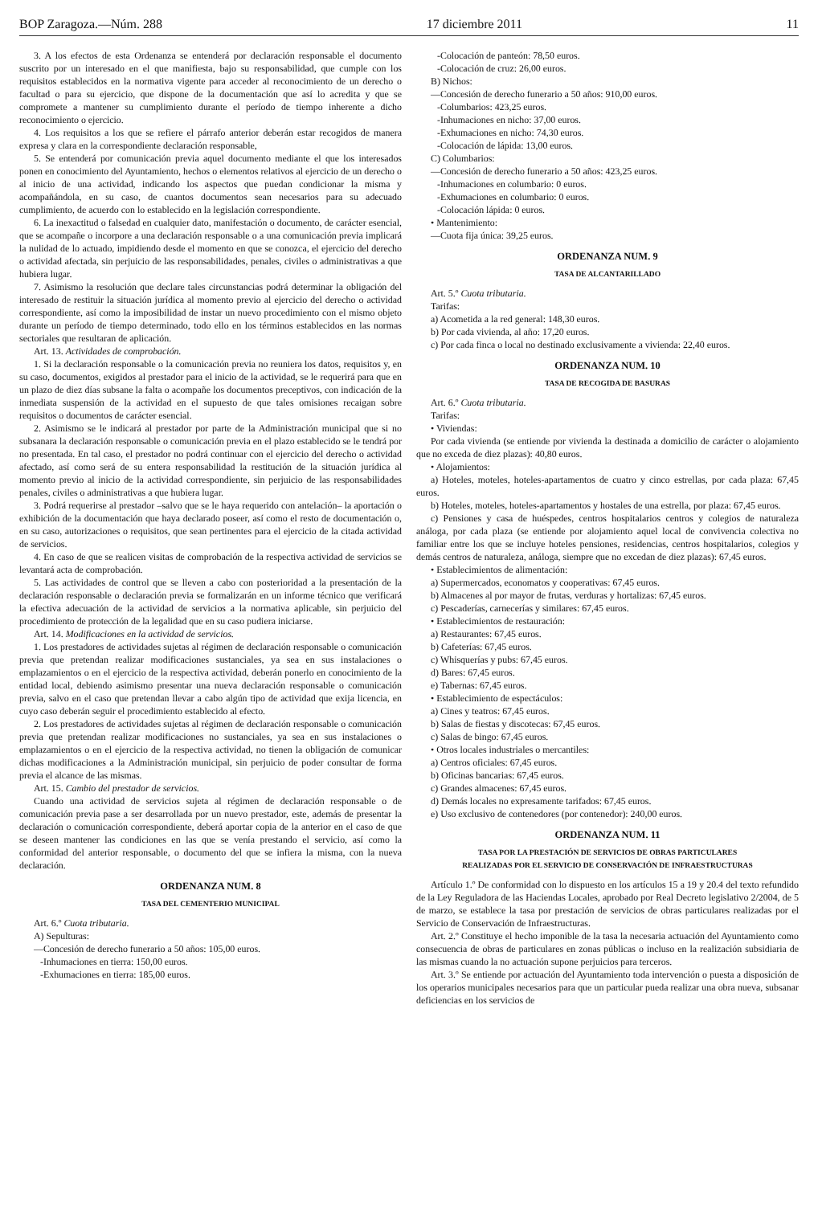BOP Zaragoza.—Núm. 288 17 diciembre 2011 11
3. A los efectos de esta Ordenanza se entenderá por declaración responsable el documento suscrito por un interesado en el que manifiesta, bajo su responsabilidad, que cumple con los requisitos establecidos en la normativa vigente para acceder al reconocimiento de un derecho o facultad o para su ejercicio, que dispone de la documentación que así lo acredita y que se compromete a mantener su cumplimiento durante el período de tiempo inherente a dicho reconocimiento o ejercicio.
4. Los requisitos a los que se refiere el párrafo anterior deberán estar recogidos de manera expresa y clara en la correspondiente declaración responsable,
5. Se entenderá por comunicación previa aquel documento mediante el que los interesados ponen en conocimiento del Ayuntamiento, hechos o elementos relativos al ejercicio de un derecho o al inicio de una actividad, indicando los aspectos que puedan condicionar la misma y acompañándola, en su caso, de cuantos documentos sean necesarios para su adecuado cumplimiento, de acuerdo con lo establecido en la legislación correspondiente.
6. La inexactitud o falsedad en cualquier dato, manifestación o documento, de carácter esencial, que se acompañe o incorpore a una declaración responsable o a una comunicación previa implicará la nulidad de lo actuado, impidiendo desde el momento en que se conozca, el ejercicio del derecho o actividad afectada, sin perjuicio de las responsabilidades, penales, civiles o administrativas a que hubiera lugar.
7. Asimismo la resolución que declare tales circunstancias podrá determinar la obligación del interesado de restituir la situación jurídica al momento previo al ejercicio del derecho o actividad correspondiente, así como la imposibilidad de instar un nuevo procedimiento con el mismo objeto durante un período de tiempo determinado, todo ello en los términos establecidos en las normas sectoriales que resultaran de aplicación.
Art. 13. Actividades de comprobación.
1. Si la declaración responsable o la comunicación previa no reuniera los datos, requisitos y, en su caso, documentos, exigidos al prestador para el inicio de la actividad, se le requerirá para que en un plazo de diez días subsane la falta o acompañe los documentos preceptivos, con indicación de la inmediata suspensión de la actividad en el supuesto de que tales omisiones recaigan sobre requisitos o documentos de carácter esencial.
2. Asimismo se le indicará al prestador por parte de la Administración municipal que si no subsanara la declaración responsable o comunicación previa en el plazo establecido se le tendrá por no presentada. En tal caso, el prestador no podrá continuar con el ejercicio del derecho o actividad afectado, así como será de su entera responsabilidad la restitución de la situación jurídica al momento previo al inicio de la actividad correspondiente, sin perjuicio de las responsabilidades penales, civiles o administrativas a que hubiera lugar.
3. Podrá requerirse al prestador –salvo que se le haya requerido con antelación– la aportación o exhibición de la documentación que haya declarado poseer, así como el resto de documentación o, en su caso, autorizaciones o requisitos, que sean pertinentes para el ejercicio de la citada actividad de servicios.
4. En caso de que se realicen visitas de comprobación de la respectiva actividad de servicios se levantará acta de comprobación.
5. Las actividades de control que se lleven a cabo con posterioridad a la presentación de la declaración responsable o declaración previa se formalizarán en un informe técnico que verificará la efectiva adecuación de la actividad de servicios a la normativa aplicable, sin perjuicio del procedimiento de protección de la legalidad que en su caso pudiera iniciarse.
Art. 14. Modificaciones en la actividad de servicios.
1. Los prestadores de actividades sujetas al régimen de declaración responsable o comunicación previa que pretendan realizar modificaciones sustanciales, ya sea en sus instalaciones o emplazamientos o en el ejercicio de la respectiva actividad, deberán ponerlo en conocimiento de la entidad local, debiendo asimismo presentar una nueva declaración responsable o comunicación previa, salvo en el caso que pretendan llevar a cabo algún tipo de actividad que exija licencia, en cuyo caso deberán seguir el procedimiento establecido al efecto.
2. Los prestadores de actividades sujetas al régimen de declaración responsable o comunicación previa que pretendan realizar modificaciones no sustanciales, ya sea en sus instalaciones o emplazamientos o en el ejercicio de la respectiva actividad, no tienen la obligación de comunicar dichas modificaciones a la Administración municipal, sin perjuicio de poder consultar de forma previa el alcance de las mismas.
Art. 15. Cambio del prestador de servicios.
Cuando una actividad de servicios sujeta al régimen de declaración responsable o de comunicación previa pase a ser desarrollada por un nuevo prestador, este, además de presentar la declaración o comunicación correspondiente, deberá aportar copia de la anterior en el caso de que se deseen mantener las condiciones en las que se venía prestando el servicio, así como la conformidad del anterior responsable, o documento del que se infiera la misma, con la nueva declaración.
ORDENANZA NUM. 8
TASA DEL CEMENTERIO MUNICIPAL
Art. 6.º Cuota tributaria.
A) Sepulturas:
—Concesión de derecho funerario a 50 años: 105,00 euros.
-Inhumaciones en tierra: 150,00 euros.
-Exhumaciones en tierra: 185,00 euros.
-Colocación de panteón: 78,50 euros.
-Colocación de cruz: 26,00 euros.
B) Nichos:
—Concesión de derecho funerario a 50 años: 910,00 euros.
-Columbarios: 423,25 euros.
-Inhumaciones en nicho: 37,00 euros.
-Exhumaciones en nicho: 74,30 euros.
-Colocación de lápida: 13,00 euros.
C) Columbarios:
—Concesión de derecho funerario a 50 años: 423,25 euros.
-Inhumaciones en columbario: 0 euros.
-Exhumaciones en columbario: 0 euros.
-Colocación lápida: 0 euros.
• Mantenimiento:
—Cuota fija única: 39,25 euros.
ORDENANZA NUM. 9
TASA DE ALCANTARILLADO
Art. 5.º Cuota tributaria.
Tarifas:
a) Acometida a la red general: 148,30 euros.
b) Por cada vivienda, al año: 17,20 euros.
c) Por cada finca o local no destinado exclusivamente a vivienda: 22,40 euros.
ORDENANZA NUM. 10
TASA DE RECOGIDA DE BASURAS
Art. 6.º Cuota tributaria.
Tarifas:
• Viviendas:
Por cada vivienda (se entiende por vivienda la destinada a domicilio de carácter o alojamiento que no exceda de diez plazas): 40,80 euros.
• Alojamientos:
a) Hoteles, moteles, hoteles-apartamentos de cuatro y cinco estrellas, por cada plaza: 67,45 euros.
b) Hoteles, moteles, hoteles-apartamentos y hostales de una estrella, por plaza: 67,45 euros.
c) Pensiones y casa de huéspedes, centros hospitalarios centros y colegios de naturaleza análoga, por cada plaza (se entiende por alojamiento aquel local de convivencia colectiva no familiar entre los que se incluye hoteles pensiones, residencias, centros hospitalarios, colegios y demás centros de naturaleza, análoga, siempre que no excedan de diez plazas): 67,45 euros.
• Establecimientos de alimentación:
a) Supermercados, economatos y cooperativas: 67,45 euros.
b) Almacenes al por mayor de frutas, verduras y hortalizas: 67,45 euros.
c) Pescaderías, carnecerías y similares: 67,45 euros.
• Establecimientos de restauración:
a) Restaurantes: 67,45 euros.
b) Cafeterías: 67,45 euros.
c) Whisquerías y pubs: 67,45 euros.
d) Bares: 67,45 euros.
e) Tabernas: 67,45 euros.
• Establecimiento de espectáculos:
a) Cines y teatros: 67,45 euros.
b) Salas de fiestas y discotecas: 67,45 euros.
c) Salas de bingo: 67,45 euros.
• Otros locales industriales o mercantiles:
a) Centros oficiales: 67,45 euros.
b) Oficinas bancarias: 67,45 euros.
c) Grandes almacenes: 67,45 euros.
d) Demás locales no expresamente tarifados: 67,45 euros.
e) Uso exclusivo de contenedores (por contenedor): 240,00 euros.
ORDENANZA NUM. 11
TASA POR LA PRESTACIÓN DE SERVICIOS DE OBRAS PARTICULARES
REALIZADAS POR EL SERVICIO DE CONSERVACIÓN DE INFRAESTRUCTURAS
Artículo 1.º De conformidad con lo dispuesto en los artículos 15 a 19 y 20.4 del texto refundido de la Ley Reguladora de las Haciendas Locales, aprobado por Real Decreto legislativo 2/2004, de 5 de marzo, se establece la tasa por prestación de servicios de obras particulares realizadas por el Servicio de Conservación de Infraestructuras.
Art. 2.º Constituye el hecho imponible de la tasa la necesaria actuación del Ayuntamiento como consecuencia de obras de particulares en zonas públicas o incluso en la realización subsidiaria de las mismas cuando la no actuación supone perjuicios para terceros.
Art. 3.º Se entiende por actuación del Ayuntamiento toda intervención o puesta a disposición de los operarios municipales necesarios para que un particular pueda realizar una obra nueva, subsanar deficiencias en los servicios de